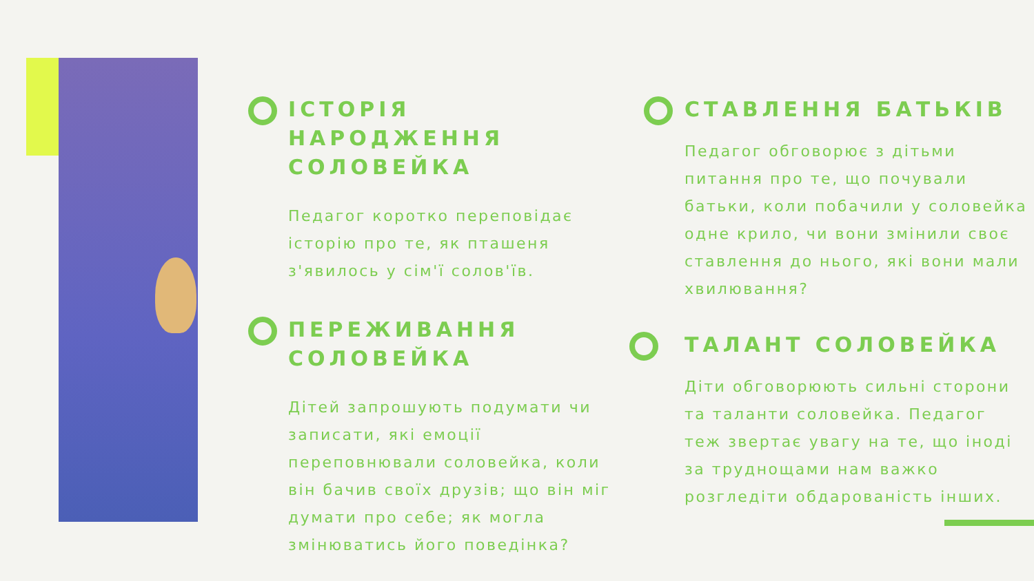ІСТОРІЯ НАРОДЖЕННЯ СОЛОВЕЙКА
Педагог коротко переповідає історію про те, як пташеня з'явилось у сім'ї солов'їв.
СТАВЛЕННЯ БАТЬКІВ
Педагог обговорює з дітьми питання про те, що почували батьки, коли побачили у соловейка одне крило, чи вони змінили своє ставлення до нього, які вони мали хвилювання?
ПЕРЕЖИВАННЯ СОЛОВЕЙКА
Дітей запрошують подумати чи записати, які емоції переповнювали соловейка, коли він бачив своїх друзів; що він міг думати про себе; як могла змінюватись його поведінка?
ТАЛАНТ СОЛОВЕЙКА
Діти обговорюють сильні сторони та таланти соловейка. Педагог теж звертає увагу на те, що іноді за труднощами нам важко розгледіти обдарованість інших.